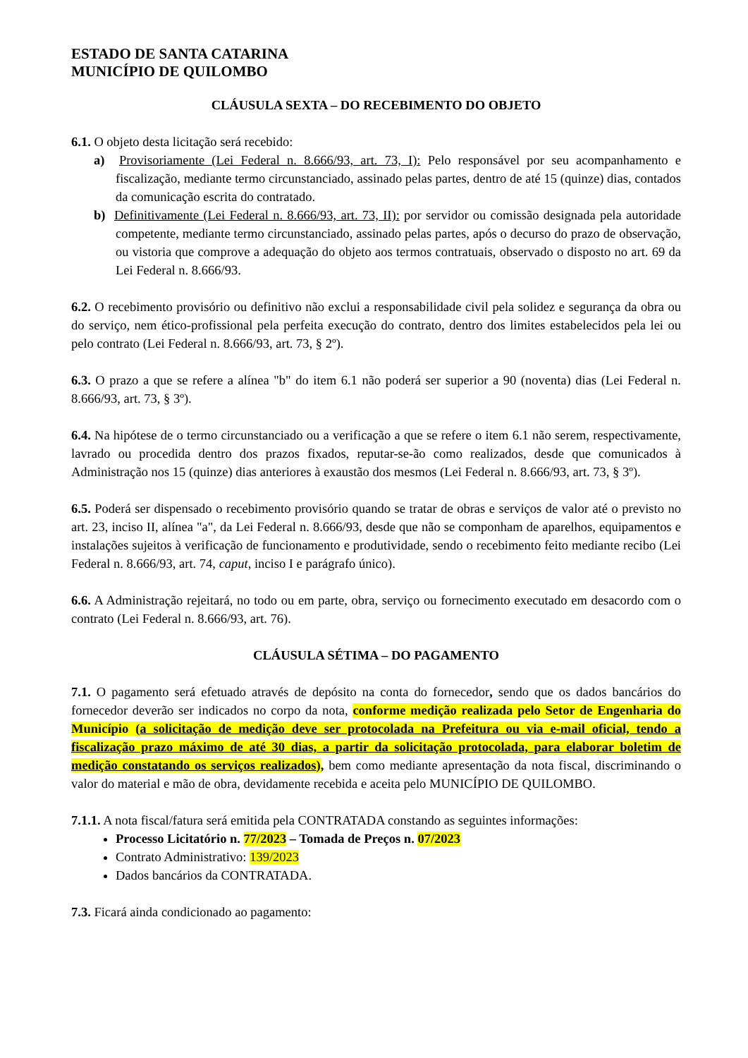ESTADO DE SANTA CATARINA
MUNICÍPIO DE QUILOMBO
CLÁUSULA SEXTA – DO RECEBIMENTO DO OBJETO
6.1. O objeto desta licitação será recebido:
a) Provisoriamente (Lei Federal n. 8.666/93, art. 73, I): Pelo responsável por seu acompanhamento e fiscalização, mediante termo circunstanciado, assinado pelas partes, dentro de até 15 (quinze) dias, contados da comunicação escrita do contratado.
b) Definitivamente (Lei Federal n. 8.666/93, art. 73, II): por servidor ou comissão designada pela autoridade competente, mediante termo circunstanciado, assinado pelas partes, após o decurso do prazo de observação, ou vistoria que comprove a adequação do objeto aos termos contratuais, observado o disposto no art. 69 da Lei Federal n. 8.666/93.
6.2. O recebimento provisório ou definitivo não exclui a responsabilidade civil pela solidez e segurança da obra ou do serviço, nem ético-profissional pela perfeita execução do contrato, dentro dos limites estabelecidos pela lei ou pelo contrato (Lei Federal n. 8.666/93, art. 73, § 2º).
6.3. O prazo a que se refere a alínea "b" do item 6.1 não poderá ser superior a 90 (noventa) dias (Lei Federal n. 8.666/93, art. 73, § 3º).
6.4. Na hipótese de o termo circunstanciado ou a verificação a que se refere o item 6.1 não serem, respectivamente, lavrado ou procedida dentro dos prazos fixados, reputar-se-ão como realizados, desde que comunicados à Administração nos 15 (quinze) dias anteriores à exaustão dos mesmos (Lei Federal n. 8.666/93, art. 73, § 3º).
6.5. Poderá ser dispensado o recebimento provisório quando se tratar de obras e serviços de valor até o previsto no art. 23, inciso II, alínea "a", da Lei Federal n. 8.666/93, desde que não se componham de aparelhos, equipamentos e instalações sujeitos à verificação de funcionamento e produtividade, sendo o recebimento feito mediante recibo (Lei Federal n. 8.666/93, art. 74, caput, inciso I e parágrafo único).
6.6. A Administração rejeitará, no todo ou em parte, obra, serviço ou fornecimento executado em desacordo com o contrato (Lei Federal n. 8.666/93, art. 76).
CLÁUSULA SÉTIMA – DO PAGAMENTO
7.1. O pagamento será efetuado através de depósito na conta do fornecedor, sendo que os dados bancários do fornecedor deverão ser indicados no corpo da nota, conforme medição realizada pelo Setor de Engenharia do Município (a solicitação de medição deve ser protocolada na Prefeitura ou via e-mail oficial, tendo a fiscalização prazo máximo de até 30 dias, a partir da solicitação protocolada, para elaborar boletim de medição constatando os serviços realizados), bem como mediante apresentação da nota fiscal, discriminando o valor do material e mão de obra, devidamente recebida e aceita pelo MUNICÍPIO DE QUILOMBO.
7.1.1. A nota fiscal/fatura será emitida pela CONTRATADA constando as seguintes informações:
Processo Licitatório n. 77/2023 – Tomada de Preços n. 07/2023
Contrato Administrativo: 139/2023
Dados bancários da CONTRATADA.
7.3. Ficará ainda condicionado ao pagamento: